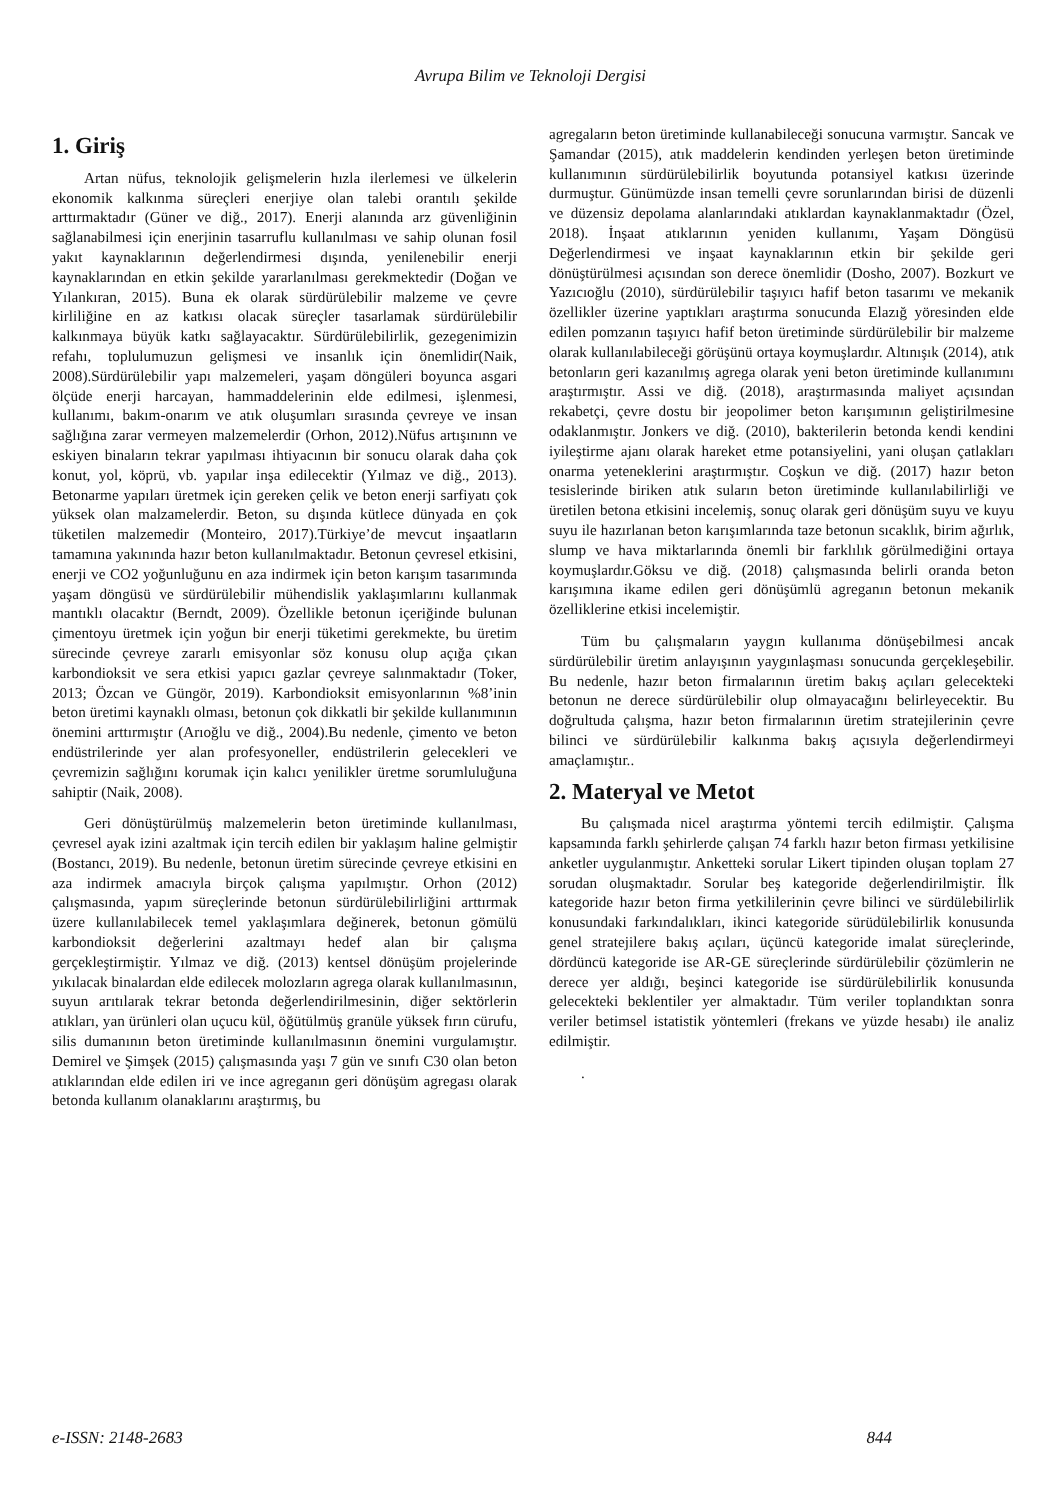Avrupa Bilim ve Teknoloji Dergisi
1. Giriş
Artan nüfus, teknolojik gelişmelerin hızla ilerlemesi ve ülkelerin ekonomik kalkınma süreçleri enerjiye olan talebi orantılı şekilde arttırmaktadır (Güner ve diğ., 2017). Enerji alanında arz güvenliğinin sağlanabilmesi için enerjinin tasarruflu kullanılması ve sahip olunan fosil yakıt kaynaklarının değerlendirmesi dışında, yenilenebilir enerji kaynaklarından en etkin şekilde yararlanılması gerekmektedir (Doğan ve Yılankıran, 2015). Buna ek olarak sürdürülebilir malzeme ve çevre kirliliğine en az katkısı olacak süreçler tasarlamak sürdürülebilir kalkınmaya büyük katkı sağlayacaktır. Sürdürülebilirlik, gezegenimizin refahı, toplulumuzun gelişmesi ve insanlık için önemlidir(Naik, 2008).Sürdürülebilir yapı malzemeleri, yaşam döngüleri boyunca asgari ölçüde enerji harcayan, hammaddelerinin elde edilmesi, işlenmesi, kullanımı, bakım-onarım ve atık oluşumları sırasında çevreye ve insan sağlığına zarar vermeyen malzemelerdir (Orhon, 2012).Nüfus artışınınn ve eskiyen binaların tekrar yapılması ihtiyacının bir sonucu olarak daha çok konut, yol, köprü, vb. yapılar inşa edilecektir (Yılmaz ve diğ., 2013). Betonarme yapıları üretmek için gereken çelik ve beton enerji sarfiyatı çok yüksek olan malzamelerdir. Beton, su dışında kütlece dünyada en çok tüketilen malzemedir (Monteiro, 2017).Türkiye’de mevcut inşaatların tamamına yakınında hazır beton kullanılmaktadır. Betonun çevresel etkisini, enerji ve CO2 yoğunluğunu en aza indirmek için beton karışım tasarımında yaşam döngüsü ve sürdürülebilir mühendislik yaklaşımlarını kullanmak mantıklı olacaktır (Berndt, 2009). Özellikle betonun içeriğinde bulunan çimentoyu üretmek için yoğun bir enerji tüketimi gerekmekte, bu üretim sürecinde çevreye zararlı emisyonlar söz konusu olup açığa çıkan karbondioksit ve sera etkisi yapıcı gazlar çevreye salınmaktadır (Toker, 2013; Özcan ve Güngör, 2019). Karbondioksit emisyonlarının %8’inin beton üretimi kaynaklı olması, betonun çok dikkatli bir şekilde kullanımının önemini arttırmıştır (Arıoğlu ve diğ., 2004).Bu nedenle, çimento ve beton endüstrilerinde yer alan profesyoneller, endüstrilerin gelecekleri ve çevremizin sağlığını korumak için kalıcı yenilikler üretme sorumluluğuna sahiptir (Naik, 2008).
Geri dönüştürülmüş malzemelerin beton üretiminde kullanılması, çevresel ayak izini azaltmak için tercih edilen bir yaklaşım haline gelmiştir (Bostancı, 2019). Bu nedenle, betonun üretim sürecinde çevreye etkisini en aza indirmek amacıyla birçok çalışma yapılmıştır. Orhon (2012) çalışmasında, yapım süreçlerinde betonun sürdürülebilirliğini arttırmak üzere kullanılabilecek temel yaklaşımlara değinerek, betonun gömülü karbondioksit değerlerini azaltmayı hedef alan bir çalışma gerçekleştirmiştir. Yılmaz ve diğ. (2013) kentsel dönüşüm projelerinde yıkılacak binalardan elde edilecek molozların agrega olarak kullanılmasının, suyun arıtılarak tekrar betonda değerlendirilmesinin, diğer sektörlerin atıkları, yan ürünleri olan uçucu kül, öğütülmüş granüle yüksek fırın cürufu, silis dumanının beton üretiminde kullanılmasının önemini vurgulamıştır. Demirel ve Şimşek (2015) çalışmasında yaşı 7 gün ve sınıfı C30 olan beton atıklarından elde edilen iri ve ince agreganın geri dönüşüm agregası olarak betonda kullanım olanaklarını araştırmış, bu
agregaların beton üretiminde kullanabileceği sonucuna varmıştır. Sancak ve Şamandar (2015), atık maddelerin kendinden yerleşen beton üretiminde kullanımının sürdürülebilirlik boyutunda potansiyel katkısı üzerinde durmuştur. Günümüzde insan temelli çevre sorunlarından birisi de düzenli ve düzensiz depolama alanlarındaki atıklardan kaynaklanmaktadır (Özel, 2018). İnşaat atıklarının yeniden kullanımı, Yaşam Döngüsü Değerlendirmesi ve inşaat kaynaklarının etkin bir şekilde geri dönüştürülmesi açısından son derece önemlidir (Dosho, 2007). Bozkurt ve Yazıcıoğlu (2010), sürdürülebilir taşıyıcı hafif beton tasarımı ve mekanik özellikler üzerine yaptıkları araştırma sonucunda Elazığ yöresinden elde edilen pomzanın taşıyıcı hafif beton üretiminde sürdürülebilir bir malzeme olarak kullanılabileceği görüşünü ortaya koymuşlardır. Altınışık (2014), atık betonların geri kazanılmış agrega olarak yeni beton üretiminde kullanımını araştırmıştır. Assi ve diğ. (2018), araştırmasında maliyet açısından rekabetçi, çevre dostu bir jeopolimer beton karışımının geliştirilmesine odaklanmıştır. Jonkers ve diğ. (2010), bakterilerin betonda kendi kendini iyileştirme ajanı olarak hareket etme potansiyelini, yani oluşan çatlakları onarma yeteneklerini araştırmıştır. Coşkun ve diğ. (2017) hazır beton tesislerinde biriken atık suların beton üretiminde kullanılabilirliği ve üretilen betona etkisini incelemiş, sonuç olarak geri dönüşüm suyu ve kuyu suyu ile hazırlanan beton karışımlarında taze betonun sıcaklık, birim ağırlık, slump ve hava miktarlarında önemli bir farklılık görülmediğini ortaya koymuşlardır.Göksu ve diğ. (2018) çalışmasında belirli oranda beton karışımına ikame edilen geri dönüşümlü agreganın betonun mekanik özelliklerine etkisi incelemiştir.
Tüm bu çalışmaların yaygın kullanıma dönüşebilmesi ancak sürdürülebilir üretim anlayışının yaygınlaşması sonucunda gerçekleşebilir. Bu nedenle, hazır beton firmalarının üretim bakış açıları gelecekteki betonun ne derece sürdürülebilir olup olmayacağını belirleyecektir. Bu doğrultuda çalışma, hazır beton firmalarının üretim stratejilerinin çevre bilinci ve sürdürülebilir kalkınma bakış açısıyla değerlendirmeyi amaçlamıştır..
2. Materyal ve Metot
Bu çalışmada nicel araştırma yöntemi tercih edilmiştir. Çalışma kapsamında farklı şehirlerde çalışan 74 farklı hazır beton firması yetkilisine anketler uygulanmıştır. Anketteki sorular Likert tipinden oluşan toplam 27 sorudan oluşmaktadır. Sorular beş kategoride değerlendirilmiştir. İlk kategoride hazır beton firma yetkililerinin çevre bilinci ve sürdülebilirlik konusundaki farkındalıkları, ikinci kategoride sürüdülebilirlik konusunda genel stratejilere bakış açıları, üçüncü kategoride imalat süreçlerinde, dördüncü kategoride ise AR-GE süreçlerinde sürdürülebilir çözümlerin ne derece yer aldığı, beşinci kategoride ise sürdürülebilirlik konusunda gelecekteki beklentiler yer almaktadır. Tüm veriler toplandıktan sonra veriler betimsel istatistik yöntemleri (frekans ve yüzde hesabı) ile analiz edilmiştir.
.
e-ISSN: 2148-2683 844